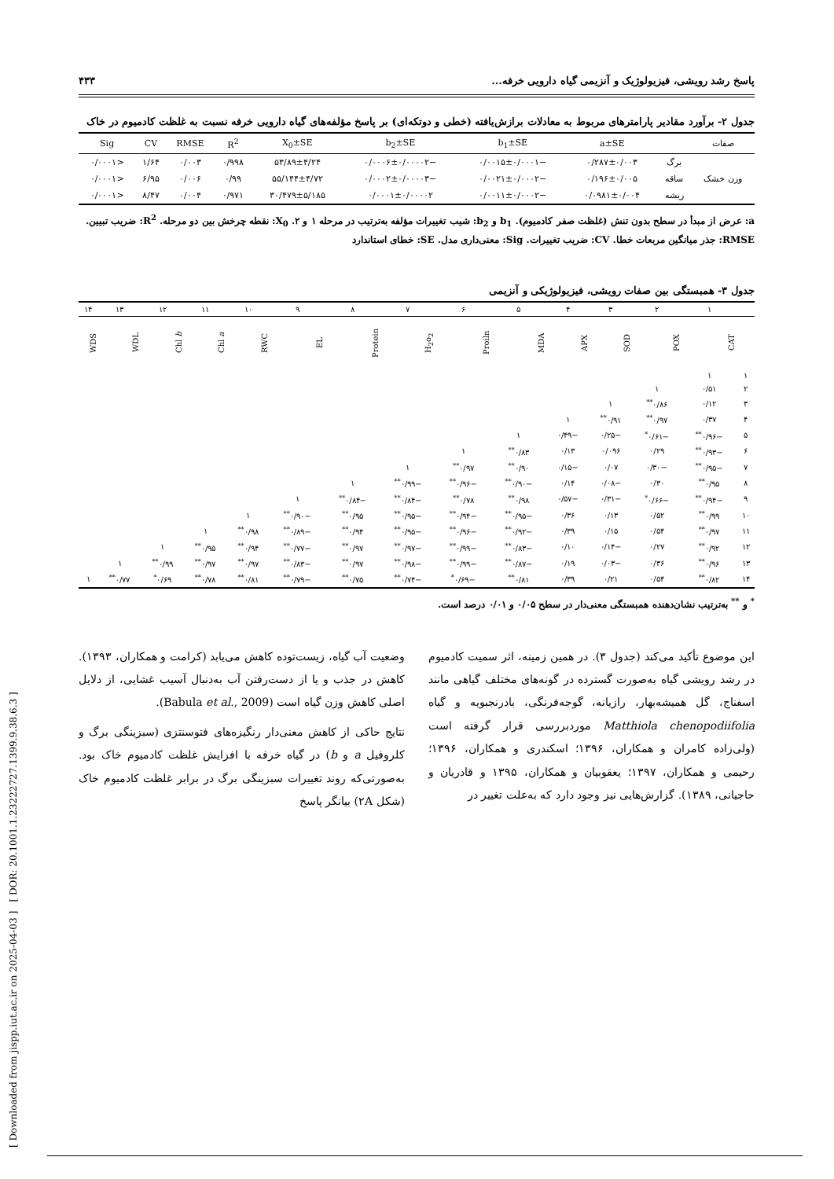[ Downloaded from jispp.iut.ac.ir on 2025-04-03 ] [ DOR: 20.1001.1.23222727.1399.9.38.6.3 ]
پاسخ رشد رویشی، فیزیولوژیک و آنزیمی گیاه دارویی خرفه... ۴۳۳
جدول ۲- برآورد مقادیر پارامترهای مربوط به معادلات برازش‌یافته (خطی و دوتکه‌ای) بر پاسخ مؤلفه‌های گیاه دارویی خرفه نسبت به غلظت کادمیوم در خاک
| صفات | | a±SE | b<sub>1</sub>±SE | b<sub>2</sub>±SE | X<sub>0</sub>±SE | R<sup>2</sup> | RMSE | CV | Sig |
| --- | --- | --- | --- | --- | --- | --- | --- | --- | --- |
| وزن خشک | برگ | ۰/۲۸۷±۰/۰۰۳ | −۰/۰۰۱۵±۰/۰۰۰۱ | −۰/۰۰۰۶±۰/۰۰۰۰۲ | ۵۳/۸۹±۴/۲۴ | ۰/۹۹۸ | ۰/۰۰۳ | ۱/۶۴ | <۰/۰۰۰۱ |
| | ساقه | ۰/۱۹۶±۰/۰۰۵ | −۰/۰۰۲۱±۰/۰۰۰۲ | −۰/۰۰۰۲±۰/۰۰۰۰۳ | ۵۵/۱۴۴±۴/۷۲ | ۰/۹۹ | ۰/۰۰۶ | ۶/۹۵ | <۰/۰۰۰۱ |
| | ریشه | ۰/۰۹۸۱±۰/۰۰۴ | −۰/۰۰۱۱±۰/۰۰۰۲ | ۰/۰۰۰۱±۰/۰۰۰۰۲ | ۳۰/۴۷۹±۵/۱۸۵ | ۰/۹۷۱ | ۰/۰۰۴ | ۸/۴۷ | <۰/۰۰۰۱ |
a: عرض از مبدأ در سطح بدون تنش (غلظت صفر کادمیوم). b<sub>1</sub> و b<sub>2</sub>: شیب تغییرات مؤلفه به‌ترتیب در مرحله ۱ و ۲. X<sub>0</sub>: نقطه چرخش بین دو مرحله. R<sup>2</sup>: ضریب تبیین. RMSE: جذر میانگین مربعات خطا. CV: ضریب تغییرات. Sig: معنی‌داری مدل. SE: خطای استاندارد
جدول ۳- همبستگی بین صفات رویشی، فیزیولوژیکی و آنزیمی
| | ۱ | ۲ | ۳ | ۴ | ۵ | ۶ | ۷ | ۸ | ۹ | ۱۰ | ۱۱ | ۱۲ | ۱۳ | ۱۴ |
| | CAT | POX | SOD | APX | MDA | Proiln | H<sub>2</sub>o<sub>2</sub> | Protein | EL | RWC | Chl a | Chl b | WDL | WDS |
| ۱ | ۱ | | | | | | | | | | | | | |
| ۲ | ۰/۵۱ | ۱ | | | | | | | | | | | | |
| ۳ | ۰/۱۲ | ۰/۸۶<sup>**</sup> | ۱ | | | | | | | | | | | |
| ۴ | ۰/۳۷ | ۰/۹۷<sup>**</sup> | ۰/۹۱<sup>**</sup> | ۱ | | | | | | | | | | |
| ۵ | −۰/۹۶<sup>**</sup> | −۰/۶۱<sup>*</sup> | −۰/۲۵ | −۰/۴۹ | ۱ | | | | | | | | | |
| ۶ | −۰/۹۳<sup>**</sup> | ۰/۲۹ | ۰/۰۹۶ | ۰/۱۳ | ۰/۸۳<sup>**</sup> | ۱ | | | | | | | | |
| ۷ | −۰/۹۵<sup>**</sup> | −۰/۳۰ | ۰/۰۷ | −۰/۱۵ | ۰/۹۰<sup>**</sup> | ۰/۹۷<sup>**</sup> | ۱ | | | | | | | |
| ۸ | ۰/۹۵<sup>**</sup> | ۰/۳۰ | −۰/۰۸ | ۰/۱۴ | −۰/۹۰<sup>**</sup> | −۰/۹۶<sup>**</sup> | −۰/۹۹<sup>**</sup> | ۱ | | | | | | |
| ۹ | −۰/۹۴<sup>**</sup> | −۰/۶۶<sup>*</sup> | −۰/۳۱ | −۰/۵۷ | ۰/۹۸<sup>**</sup> | ۰/۷۸<sup>**</sup> | −۰/۸۴<sup>**</sup> | −۰/۸۴<sup>**</sup> | ۱ | | | | | |
| ۱۰ | ۰/۹۹<sup>**</sup> | ۰/۵۲ | ۰/۱۳ | ۰/۳۶ | −۰/۹۵<sup>**</sup> | −۰/۹۴<sup>**</sup> | −۰/۹۵<sup>**</sup> | ۰/۹۵<sup>**</sup> | −۰/۹۰<sup>**</sup> | ۱ | | | | |
| ۱۱ | ۰/۹۷<sup>**</sup> | ۰/۵۴ | ۰/۱۵ | ۰/۳۹ | −۰/۹۲<sup>**</sup> | −۰/۹۶<sup>**</sup> | −۰/۹۵<sup>**</sup> | ۰/۹۴<sup>**</sup> | −۰/۸۹<sup>**</sup> | ۰/۹۸<sup>**</sup> | ۱ | | | |
| ۱۲ | ۰/۹۲<sup>**</sup> | ۰/۲۷ | −۰/۱۴ | ۰/۱۰ | −۰/۸۳<sup>**</sup> | −۰/۹۹<sup>**</sup> | −۰/۹۷<sup>**</sup> | ۰/۹۷<sup>**</sup> | −۰/۷۷<sup>**</sup> | ۰/۹۴<sup>**</sup> | ۰/۹۵<sup>**</sup> | ۱ | | |
| ۱۳ | ۰/۹۶<sup>**</sup> | ۰/۳۶ | −۰/۰۳ | ۰/۱۹ | −۰/۸۷<sup>**</sup> | −۰/۹۹<sup>**</sup> | −۰/۹۸<sup>**</sup> | ۰/۹۷<sup>**</sup> | −۰/۸۳<sup>**</sup> | ۰/۹۷<sup>**</sup> | ۰/۹۷<sup>**</sup> | ۰/۹۹<sup>**</sup> | ۱ | |
| ۱۴ | ۰/۸۲<sup>**</sup> | ۰/۵۴ | ۰/۲۱ | ۰/۳۹ | ۰/۸۱<sup>**</sup> | −۰/۶۹<sup>*</sup> | −۰/۷۴<sup>**</sup> | ۰/۷۵<sup>**</sup> | −۰/۷۹<sup>**</sup> | ۰/۸۱<sup>**</sup> | ۰/۷۸<sup>**</sup> | ۰/۶۹<sup>*</sup> | ۰/۷۷<sup>**</sup> | ۱ |
<sup>*</sup> و <sup>**</sup> به‌ترتیب نشان‌دهنده همبستگی معنی‌دار در سطح ۰/۰۵ و ۰/۰۱ درصد است.
این موضوع تأکید می‌کند (جدول ۳). در همین زمینه، اثر سمیت کادمیوم در رشد رویشی گیاه به‌صورت گسترده در گونه‌های مختلف گیاهی مانند اسفناج، گل همیشه‌بهار، رازیانه، گوجه‌فرنگی، بادرنجبویه و گیاه Matthiola chenopodiifolia موردبررسی قرار گرفته است (ولی‌زاده کامران و همکاران، ۱۳۹۶؛ اسکندری و همکاران، ۱۳۹۶؛ رحیمی و همکاران، ۱۳۹۷؛ یعقوبیان و همکاران، ۱۳۹۵ و قادریان و حاجیانی، ۱۳۸۹). گزارش‌هایی نیز وجود دارد که به‌علت تغییر در
وضعیت آب گیاه، زیست‌توده کاهش می‌یابد (کرامت و همکاران، ۱۳۹۳). کاهش در جذب و یا از دست‌رفتن آب به‌دنبال آسیب غشایی، از دلایل اصلی کاهش وزن گیاه است (Babula et al., 2009).
نتایج حاکی از کاهش معنی‌دار رنگیزه‌های فتوسنتزی (سبزینگی برگ و کلروفیل a و b) در گیاه خرفه با افزایش غلظت کادمیوم خاک بود. به‌صورتی‌که روند تغییرات سبزینگی برگ در برابر غلظت کادمیوم خاک (شکل ۲A) بیانگر پاسخ